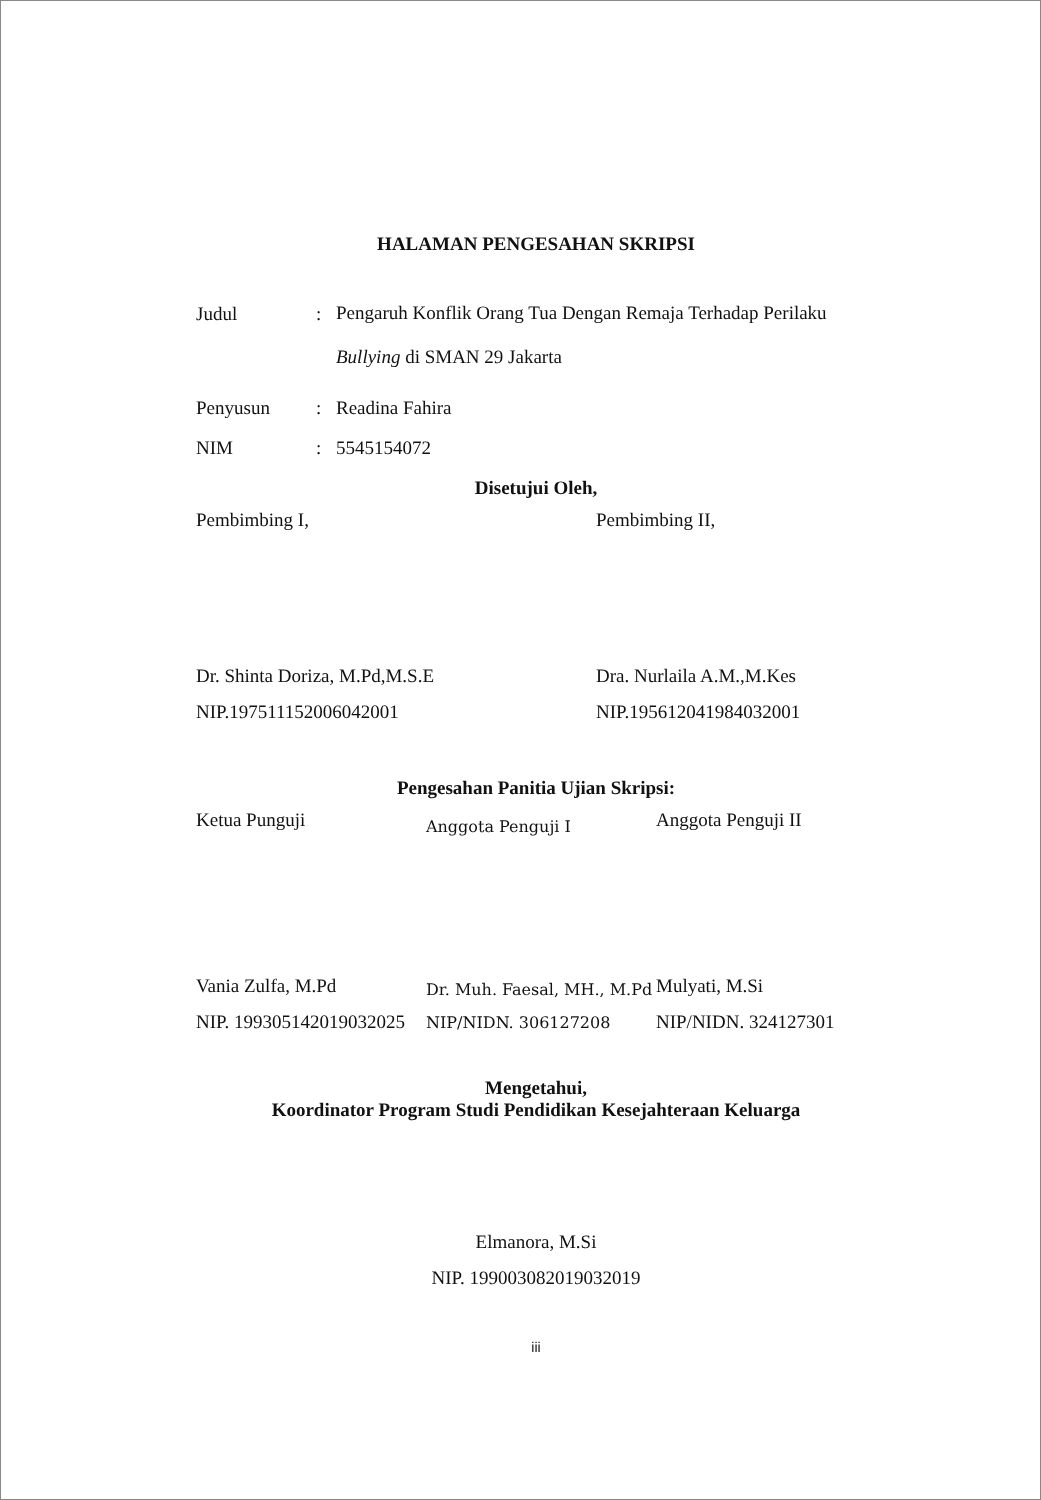HALAMAN PENGESAHAN SKRIPSI
Judul: Pengaruh Konflik Orang Tua Dengan Remaja Terhadap Perilaku Bullying di SMAN 29 Jakarta
Penyusun: Readina Fahira
NIM: 5545154072
Disetujui Oleh,
Pembimbing I,
Dr. Shinta Doriza, M.Pd,M.S.E
NIP.197511152006042001
Pembimbing II,
Dra. Nurlaila A.M.,M.Kes
NIP.195612041984032001
Pengesahan Panitia Ujian Skripsi:
Ketua Punguji
Vania Zulfa, M.Pd
NIP. 199305142019032025
Anggota Penguji I
Dr. Muh. Faesal, MH., M.Pd
NIP/NIDN. 306127208
Anggota Penguji II
Mulyati, M.Si
NIP/NIDN. 324127301
Mengetahui,
Koordinator Program Studi Pendidikan Kesejahteraan Keluarga
Elmanora, M.Si
NIP. 199003082019032019
iii